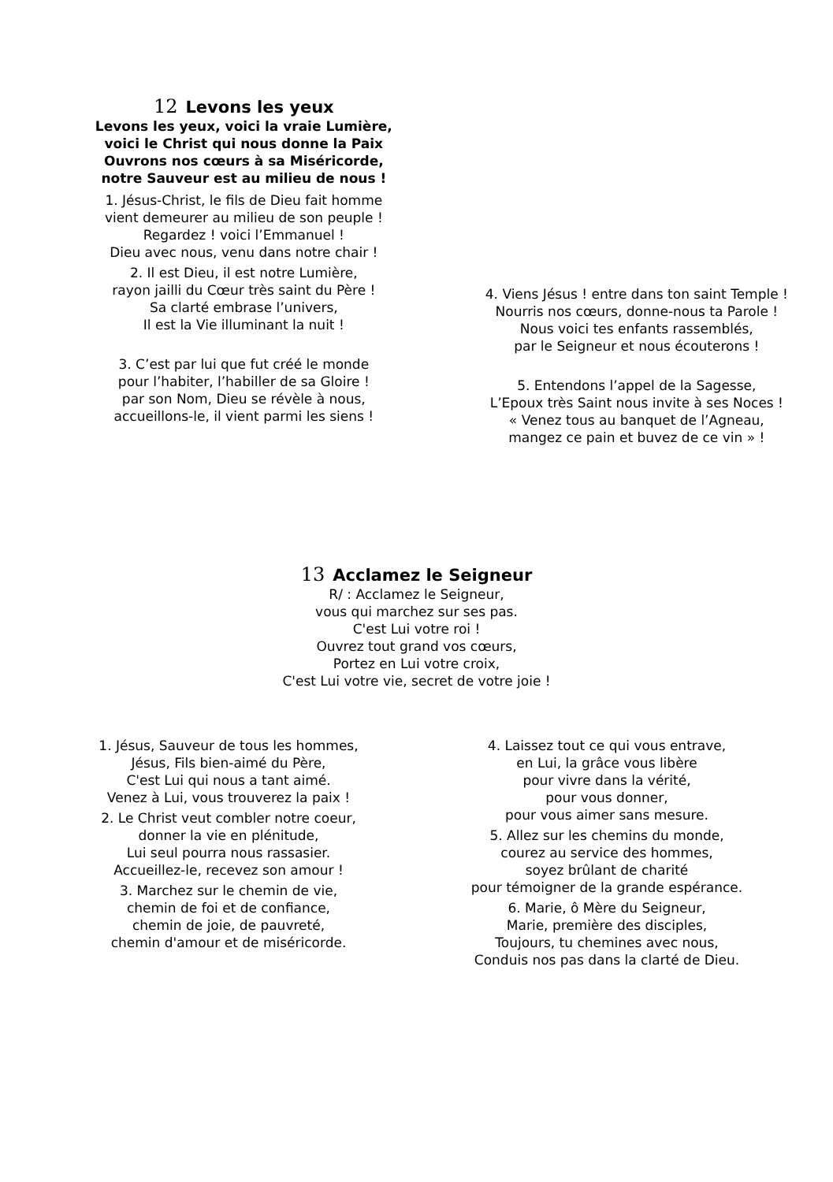12 Levons les yeux
Levons les yeux, voici la vraie Lumière,
voici le Christ qui nous donne la Paix
Ouvrons nos cœurs à sa Miséricorde,
notre Sauveur est au milieu de nous !
1. Jésus-Christ, le fils de Dieu fait homme
vient demeurer au milieu de son peuple !
Regardez ! voici l’Emmanuel !
Dieu avec nous, venu dans notre chair !
2. Il est Dieu, il est notre Lumière,
rayon jailli du Cœur très saint du Père !
Sa clarté embrase l’univers,
Il est la Vie illuminant la nuit !
3. C’est par lui que fut créé le monde
pour l’habiter, l’habiller de sa Gloire !
par son Nom, Dieu se révèle à nous,
accueillons-le, il vient parmi les siens !
4. Viens Jésus ! entre dans ton saint Temple !
Nourris nos cœurs, donne-nous ta Parole !
Nous voici tes enfants rassemblés,
par le Seigneur et nous écouterons !
5. Entendons l’appel de la Sagesse,
L’Epoux très Saint nous invite à ses Noces !
« Venez tous au banquet de l’Agneau,
mangez ce pain et buvez de ce vin » !
13 Acclamez le Seigneur
R/ : Acclamez le Seigneur,
vous qui marchez sur ses pas.
C'est Lui votre roi !
Ouvrez tout grand vos cœurs,
Portez en Lui votre croix,
C'est Lui votre vie, secret de votre joie !
1. Jésus, Sauveur de tous les hommes,
Jésus, Fils bien-aimé du Père,
C'est Lui qui nous a tant aimé.
Venez à Lui, vous trouverez la paix !
2. Le Christ veut combler notre coeur,
donner la vie en plénitude,
Lui seul pourra nous rassasier.
Accueillez-le, recevez son amour !
3. Marchez sur le chemin de vie,
chemin de foi et de confiance,
chemin de joie, de pauvreté,
chemin d'amour et de miséricorde.
4. Laissez tout ce qui vous entrave,
en Lui, la grâce vous libère
pour vivre dans la vérité,
pour vous donner,
pour vous aimer sans mesure.
5. Allez sur les chemins du monde,
courez au service des hommes,
soyez brûlant de charité
pour témoigner de la grande espérance.
6. Marie, ô Mère du Seigneur,
Marie, première des disciples,
Toujours, tu chemines avec nous,
Conduis nos pas dans la clarté de Dieu.